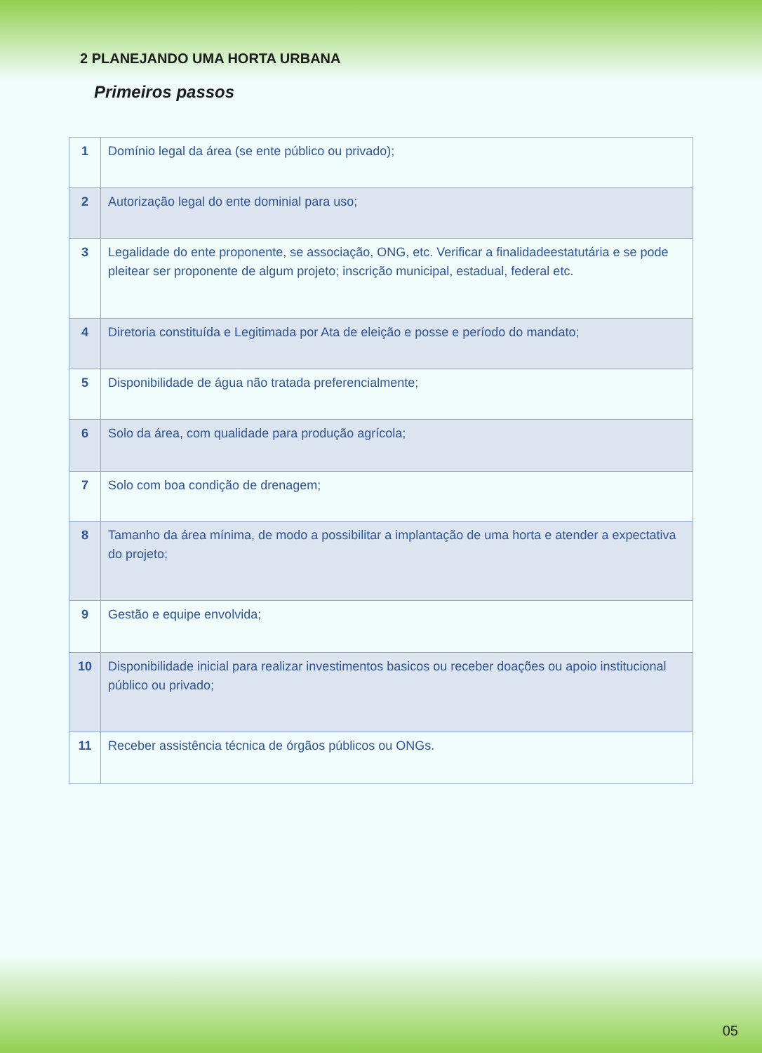2 PLANEJANDO UMA HORTA URBANA
Primeiros passos
| 1 | Domínio legal da área (se ente público ou privado); |
| 2 | Autorização legal do ente dominial para uso; |
| 3 | Legalidade do ente proponente, se associação, ONG, etc. Verificar a finalidadeestatutária e se pode pleitear ser proponente de algum projeto; inscrição municipal, estadual, federal etc. |
| 4 | Diretoria constituída e Legitimada por Ata de eleição e posse e período do mandato; |
| 5 | Disponibilidade de água não tratada preferencialmente; |
| 6 | Solo da área, com qualidade para produção agrícola; |
| 7 | Solo com boa condição de drenagem; |
| 8 | Tamanho da área mínima, de modo a possibilitar a implantação de uma horta e atender a expectativa do projeto; |
| 9 | Gestão e equipe envolvida; |
| 10 | Disponibilidade inicial para realizar investimentos basicos ou receber doações ou apoio institucional público ou privado; |
| 11 | Receber assistência técnica de órgãos públicos ou ONGs. |
05